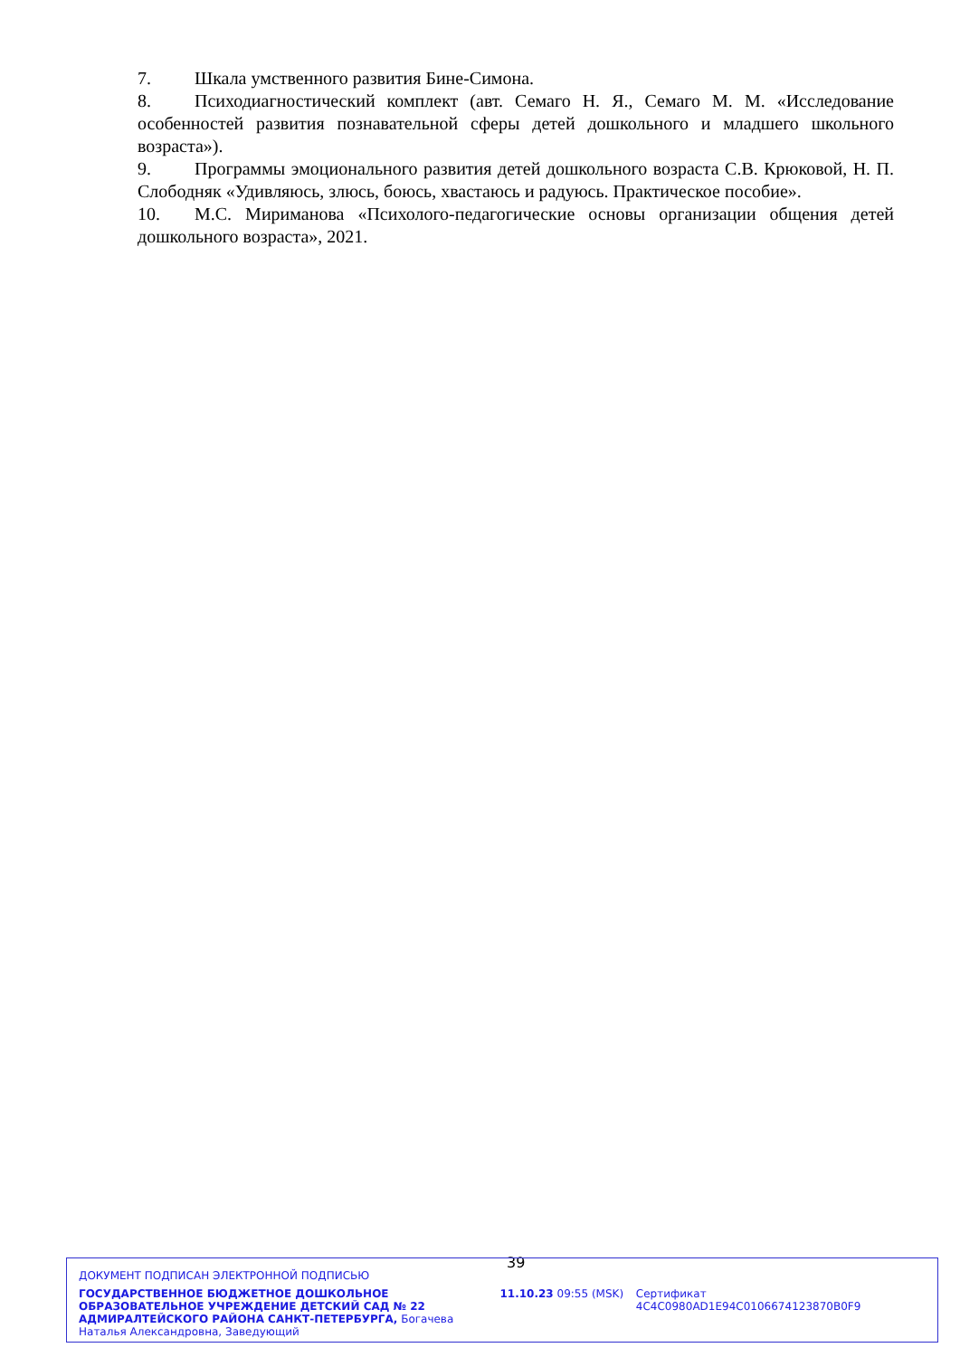7. Шкала умственного развития Бине-Симона.
8. Психодиагностический комплект (авт. Семаго Н. Я., Семаго М. М. «Исследование особенностей развития познавательной сферы детей дошкольного и младшего школьного возраста»).
9. Программы эмоционального развития детей дошкольного возраста С.В. Крюковой, Н. П. Слободняк «Удивляюсь, злюсь, боюсь, хвастаюсь и радуюсь. Практическое пособие».
10. М.С. Мириманова «Психолого-педагогические основы организации общения детей дошкольного возраста», 2021.
39
ДОКУМЕНТ ПОДПИСАН ЭЛЕКТРОННОЙ ПОДПИСЬЮ
ГОСУДАРСТВЕННОЕ БЮДЖЕТНОЕ ДОШКОЛЬНОЕ ОБРАЗОВАТЕЛЬНОЕ УЧРЕЖДЕНИЕ ДЕТСКИЙ САД № 22 АДМИРАЛТЕЙСКОГО РАЙОНА САНКТ-ПЕТЕРБУРГА, Богачева Наталья Александровна, Заведующий
11.10.23 09:55 (MSK) Сертификат 4C4C0980AD1E94C0106674123870B0F9